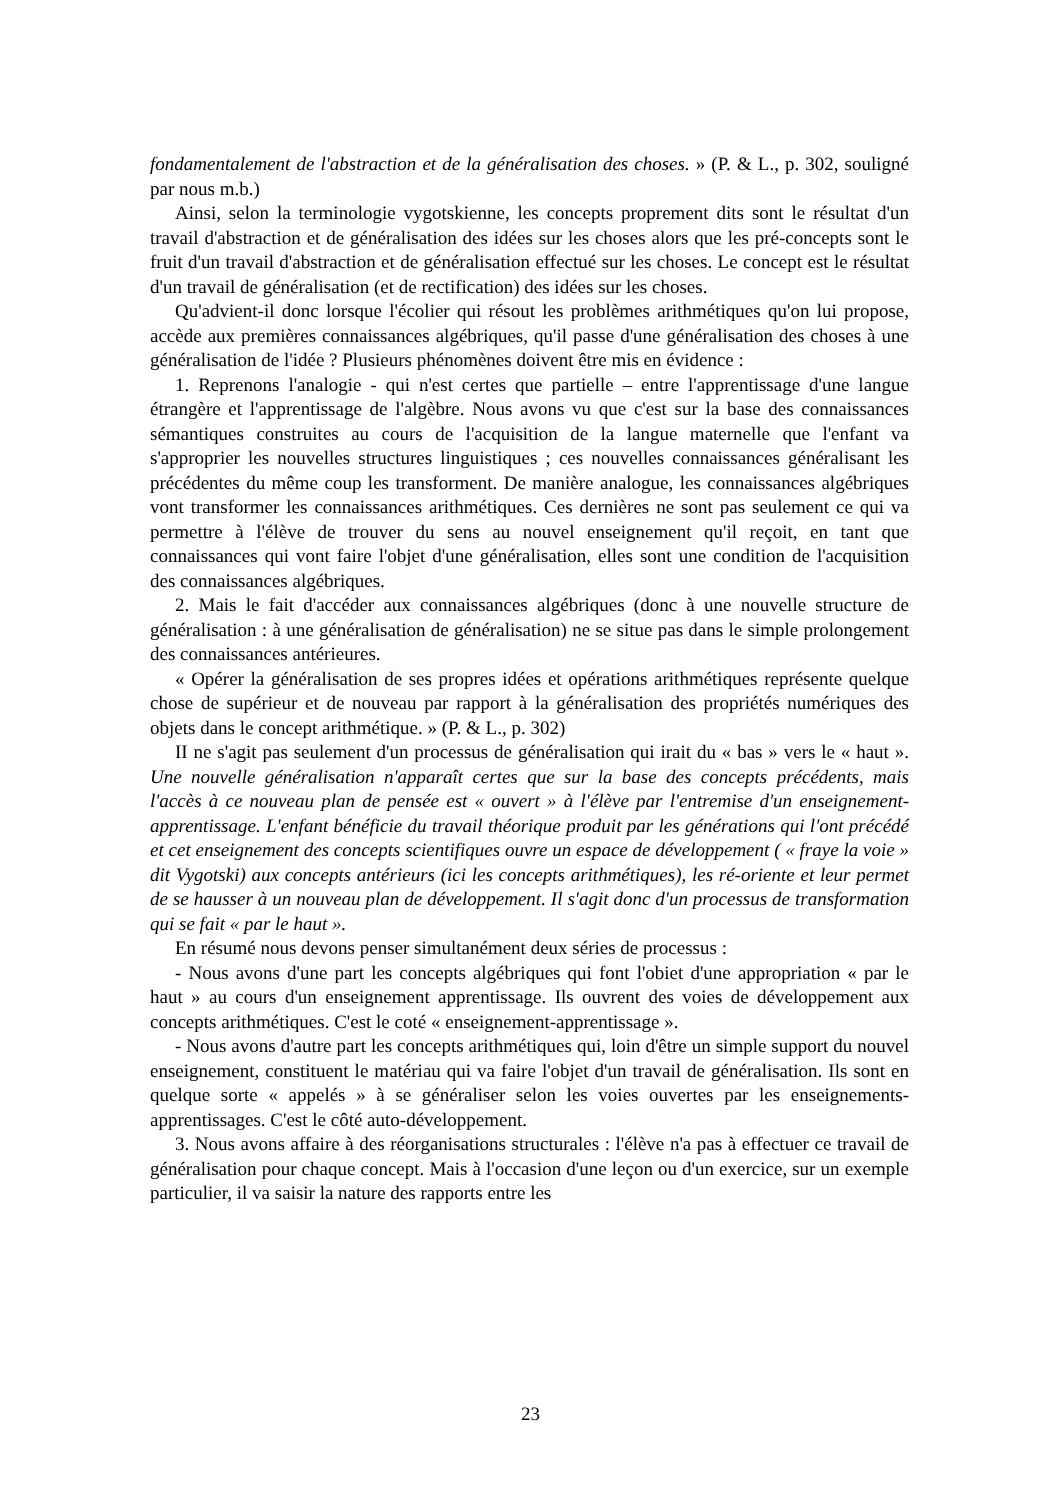fondamentalement de l'abstraction et de la généralisation des choses. » (P. & L., p. 302, souligné par nous m.b.)
Ainsi, selon la terminologie vygotskienne, les concepts proprement dits sont le résultat d'un travail d'abstraction et de généralisation des idées sur les choses alors que les pré-concepts sont le fruit d'un travail d'abstraction et de généralisation effectué sur les choses. Le concept est le résultat d'un travail de généralisation (et de rectification) des idées sur les choses.
Qu'advient-il donc lorsque l'écolier qui résout les problèmes arithmétiques qu'on lui propose, accède aux premières connaissances algébriques, qu'il passe d'une généralisation des choses à une généralisation de l'idée ? Plusieurs phénomènes doivent être mis en évidence :
1. Reprenons l'analogie - qui n'est certes que partielle – entre l'apprentissage d'une langue étrangère et l'apprentissage de l'algèbre. Nous avons vu que c'est sur la base des connaissances sémantiques construites au cours de l'acquisition de la langue maternelle que l'enfant va s'approprier les nouvelles structures linguistiques ; ces nouvelles connaissances généralisant les précédentes du même coup les transforment. De manière analogue, les connaissances algébriques vont transformer les connaissances arithmétiques. Ces dernières ne sont pas seulement ce qui va permettre à l'élève de trouver du sens au nouvel enseignement qu'il reçoit, en tant que connaissances qui vont faire l'objet d'une généralisation, elles sont une condition de l'acquisition des connaissances algébriques.
2. Mais le fait d'accéder aux connaissances algébriques (donc à une nouvelle structure de généralisation : à une généralisation de généralisation) ne se situe pas dans le simple prolongement des connaissances antérieures.
« Opérer la généralisation de ses propres idées et opérations arithmétiques représente quelque chose de supérieur et de nouveau par rapport à la généralisation des propriétés numériques des objets dans le concept arithmétique. » (P. & L., p. 302)
II ne s'agit pas seulement d'un processus de généralisation qui irait du « bas » vers le « haut ». Une nouvelle généralisation n'apparaît certes que sur la base des concepts précédents, mais l'accès à ce nouveau plan de pensée est « ouvert » à l'élève par l'entremise d'un enseignement-apprentissage. L'enfant bénéficie du travail théorique produit par les générations qui l'ont précédé et cet enseignement des concepts scientifiques ouvre un espace de développement ( « fraye la voie » dit Vygotski) aux concepts antérieurs (ici les concepts arithmétiques), les ré-oriente et leur permet de se hausser à un nouveau plan de développement. Il s'agit donc d'un processus de transformation qui se fait « par le haut ».
En résumé nous devons penser simultanément deux séries de processus :
- Nous avons d'une part les concepts algébriques qui font l'obiet d'une appropriation « par le haut » au cours d'un enseignement apprentissage. Ils ouvrent des voies de développement aux concepts arithmétiques. C'est le coté « enseignement-apprentissage ».
- Nous avons d'autre part les concepts arithmétiques qui, loin d'être un simple support du nouvel enseignement, constituent le matériau qui va faire l'objet d'un travail de généralisation. Ils sont en quelque sorte « appelés » à se généraliser selon les voies ouvertes par les enseignements-apprentissages. C'est le côté auto-développement.
3. Nous avons affaire à des réorganisations structurales : l'élève n'a pas à effectuer ce travail de généralisation pour chaque concept. Mais à l'occasion d'une leçon ou d'un exercice, sur un exemple particulier, il va saisir la nature des rapports entre les
23